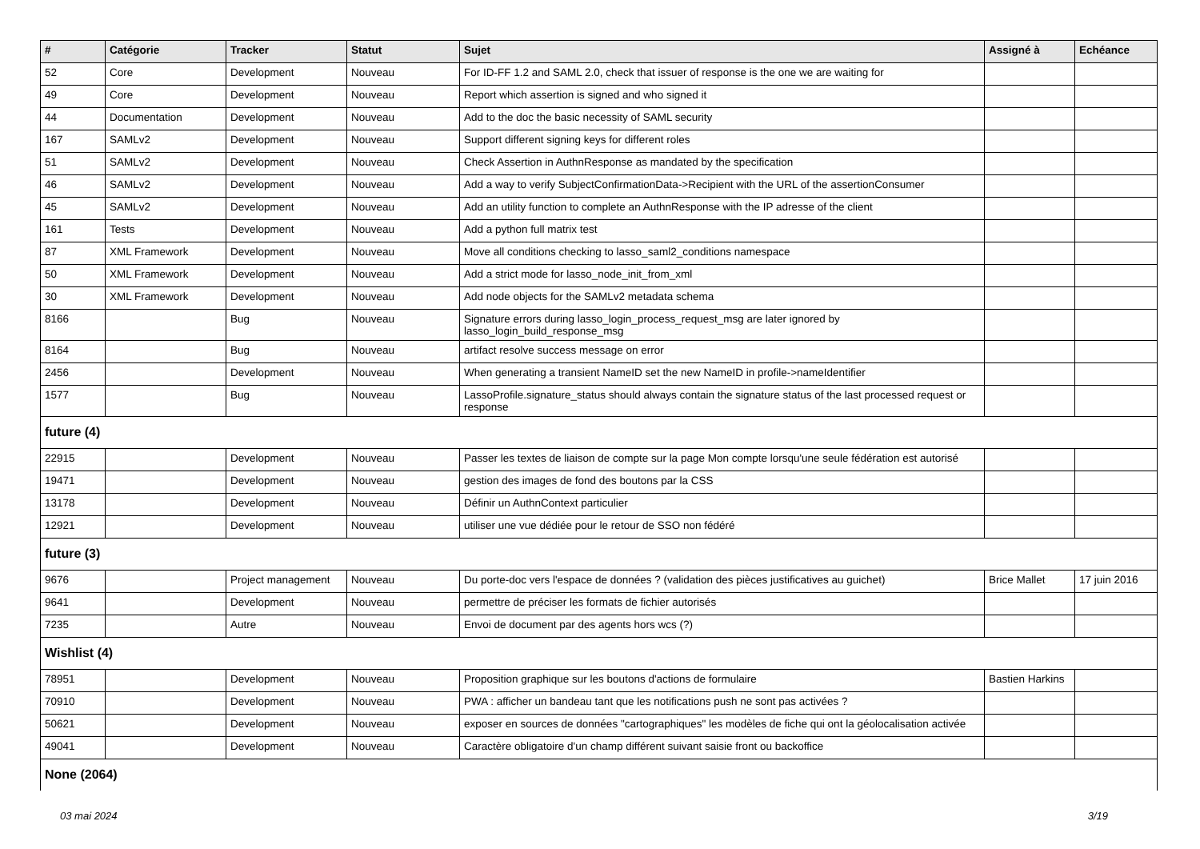| # | Catégorie | Tracker | Statut | Sujet | Assigné à | Echéance |
| --- | --- | --- | --- | --- | --- | --- |
| 52 | Core | Development | Nouveau | For ID-FF 1.2 and SAML 2.0, check that issuer of response is the one we are waiting for | | |
| 49 | Core | Development | Nouveau | Report which assertion is signed and who signed it | | |
| 44 | Documentation | Development | Nouveau | Add to the doc the basic necessity of SAML security | | |
| 167 | SAMLv2 | Development | Nouveau | Support different signing keys for different roles | | |
| 51 | SAMLv2 | Development | Nouveau | Check Assertion in AuthnResponse as mandated by the specification | | |
| 46 | SAMLv2 | Development | Nouveau | Add a way to verify SubjectConfirmationData->Recipient with the URL of the assertionConsumer | | |
| 45 | SAMLv2 | Development | Nouveau | Add an utility function to complete an AuthnResponse with the IP adresse of the client | | |
| 161 | Tests | Development | Nouveau | Add a python full matrix test | | |
| 87 | XML Framework | Development | Nouveau | Move all conditions checking to lasso_saml2_conditions namespace | | |
| 50 | XML Framework | Development | Nouveau | Add a strict mode for lasso_node_init_from_xml | | |
| 30 | XML Framework | Development | Nouveau | Add node objects for the SAMLv2 metadata schema | | |
| 8166 | | Bug | Nouveau | Signature errors during lasso_login_process_request_msg are later ignored by lasso_login_build_response_msg | | |
| 8164 | | Bug | Nouveau | artifact resolve success message on error | | |
| 2456 | | Development | Nouveau | When generating a transient NameID set the new NameID in profile->nameIdentifier | | |
| 1577 | | Bug | Nouveau | LassoProfile.signature_status should always contain the signature status of the last processed request or response | | |
| future (4) | | | | | | |
| 22915 | | Development | Nouveau | Passer les textes de liaison de compte sur la page Mon compte lorsqu'une seule fédération est autorisé | | |
| 19471 | | Development | Nouveau | gestion des images de fond des boutons par la CSS | | |
| 13178 | | Development | Nouveau | Définir un AuthnContext particulier | | |
| 12921 | | Development | Nouveau | utiliser une vue dédiée pour le retour de SSO non fédéré | | |
| future (3) | | | | | | |
| 9676 | | Project management | Nouveau | Du porte-doc vers l'espace de données ? (validation des pièces justificatives au guichet) | Brice Mallet | 17 juin 2016 |
| 9641 | | Development | Nouveau | permettre de préciser les formats de fichier autorisés | | |
| 7235 | | Autre | Nouveau | Envoi de document par des agents hors wcs (?) | | |
| Wishlist (4) | | | | | | |
| 78951 | | Development | Nouveau | Proposition graphique sur les boutons d'actions de formulaire | Bastien Harkins | |
| 70910 | | Development | Nouveau | PWA : afficher un bandeau tant que les notifications push ne sont pas activées ? | | |
| 50621 | | Development | Nouveau | exposer en sources de données "cartographiques" les modèles de fiche qui ont la géolocalisation activée | | |
| 49041 | | Development | Nouveau | Caractère obligatoire d'un champ différent suivant saisie front ou backoffice | | |
| None (2064) | | | | | | |
03 mai 2024 3/19